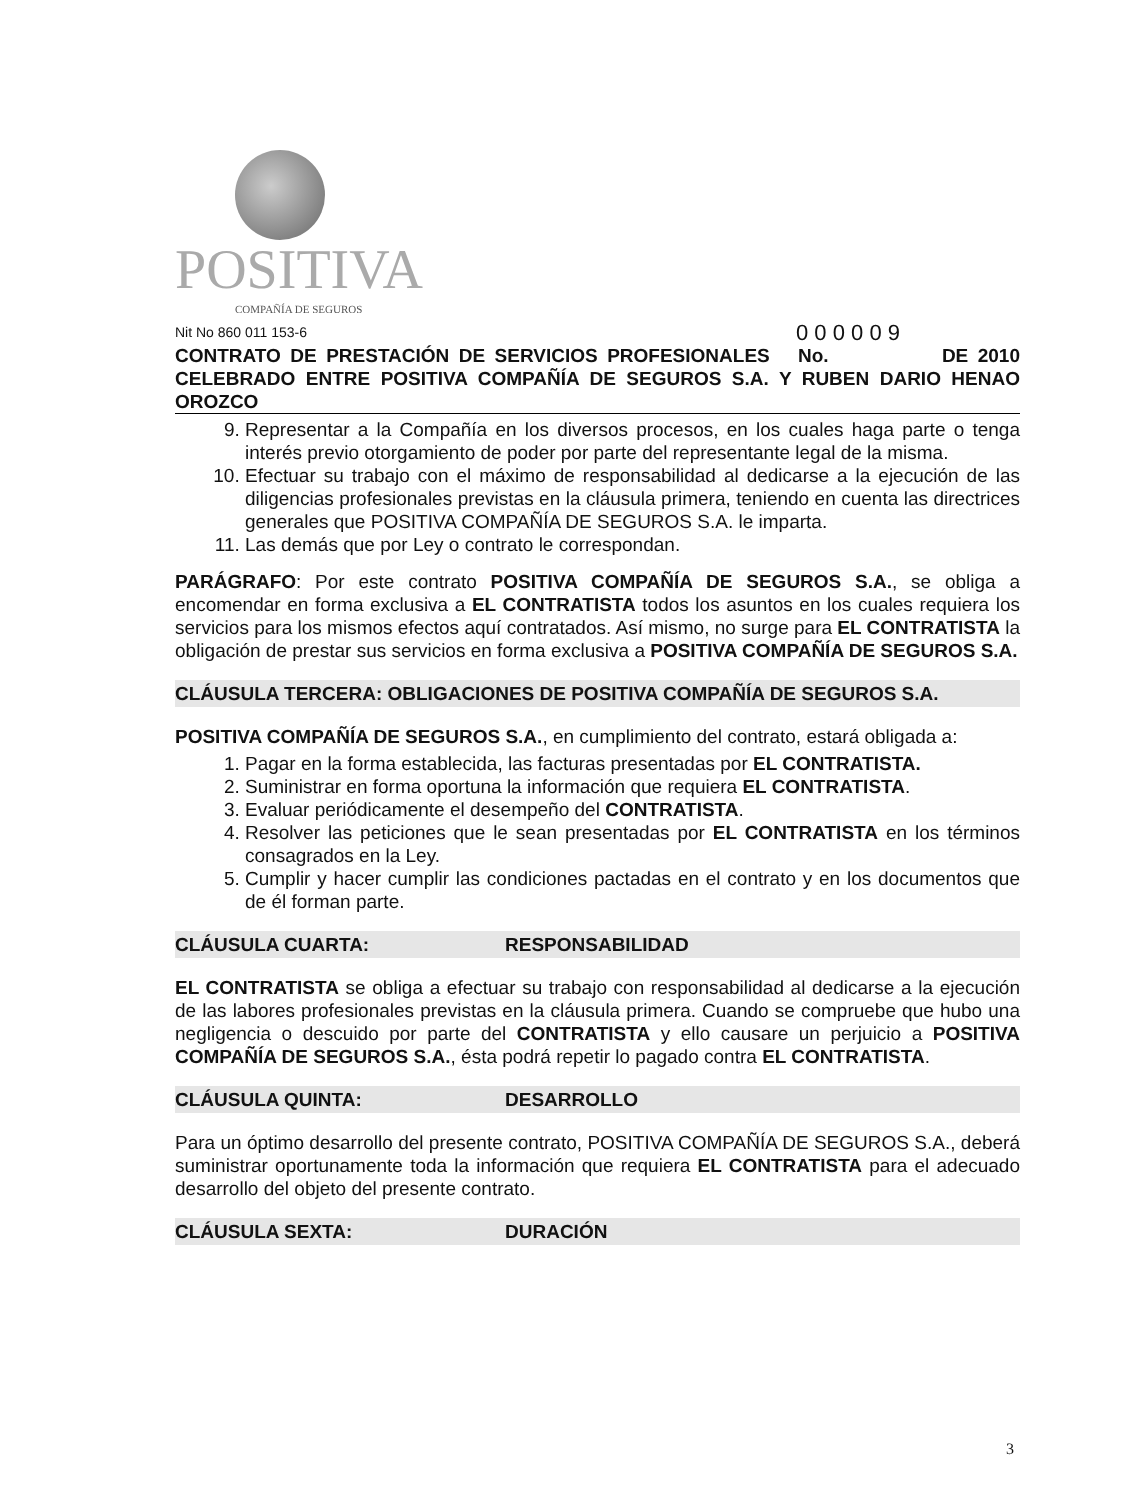POSITIVA
COMPAÑÍA DE SEGUROS
Nit No 860 011 153-6 0 0 0 0 0 9
CONTRATO DE PRESTACIÓN DE SERVICIOS PROFESIONALES No. DE 2010 CELEBRADO ENTRE POSITIVA COMPAÑÍA DE SEGUROS S.A. Y RUBEN DARIO HENAO OROZCO
9. Representar a la Compañía en los diversos procesos, en los cuales haga parte o tenga interés previo otorgamiento de poder por parte del representante legal de la misma.
10. Efectuar su trabajo con el máximo de responsabilidad al dedicarse a la ejecución de las diligencias profesionales previstas en la cláusula primera, teniendo en cuenta las directrices generales que POSITIVA COMPAÑÍA DE SEGUROS S.A. le imparta.
11. Las demás que por Ley o contrato le correspondan.
PARÁGRAFO: Por este contrato POSITIVA COMPAÑÍA DE SEGUROS S.A., se obliga a encomendar en forma exclusiva a EL CONTRATISTA todos los asuntos en los cuales requiera los servicios para los mismos efectos aquí contratados. Así mismo, no surge para EL CONTRATISTA la obligación de prestar sus servicios en forma exclusiva a POSITIVA COMPAÑÍA DE SEGUROS S.A.
CLÁUSULA TERCERA: OBLIGACIONES DE POSITIVA COMPAÑÍA DE SEGUROS S.A.
POSITIVA COMPAÑÍA DE SEGUROS S.A., en cumplimiento del contrato, estará obligada a:
1. Pagar en la forma establecida, las facturas presentadas por EL CONTRATISTA.
2. Suministrar en forma oportuna la información que requiera EL CONTRATISTA.
3. Evaluar periódicamente el desempeño del CONTRATISTA.
4. Resolver las peticiones que le sean presentadas por EL CONTRATISTA en los términos consagrados en la Ley.
5. Cumplir y hacer cumplir las condiciones pactadas en el contrato y en los documentos que de él forman parte.
CLÁUSULA CUARTA: RESPONSABILIDAD
EL CONTRATISTA se obliga a efectuar su trabajo con responsabilidad al dedicarse a la ejecución de las labores profesionales previstas en la cláusula primera. Cuando se compruebe que hubo una negligencia o descuido por parte del CONTRATISTA y ello causare un perjuicio a POSITIVA COMPAÑÍA DE SEGUROS S.A., ésta podrá repetir lo pagado contra EL CONTRATISTA.
CLÁUSULA QUINTA: DESARROLLO
Para un óptimo desarrollo del presente contrato, POSITIVA COMPAÑÍA DE SEGUROS S.A., deberá suministrar oportunamente toda la información que requiera EL CONTRATISTA para el adecuado desarrollo del objeto del presente contrato.
CLÁUSULA SEXTA: DURACIÓN
3